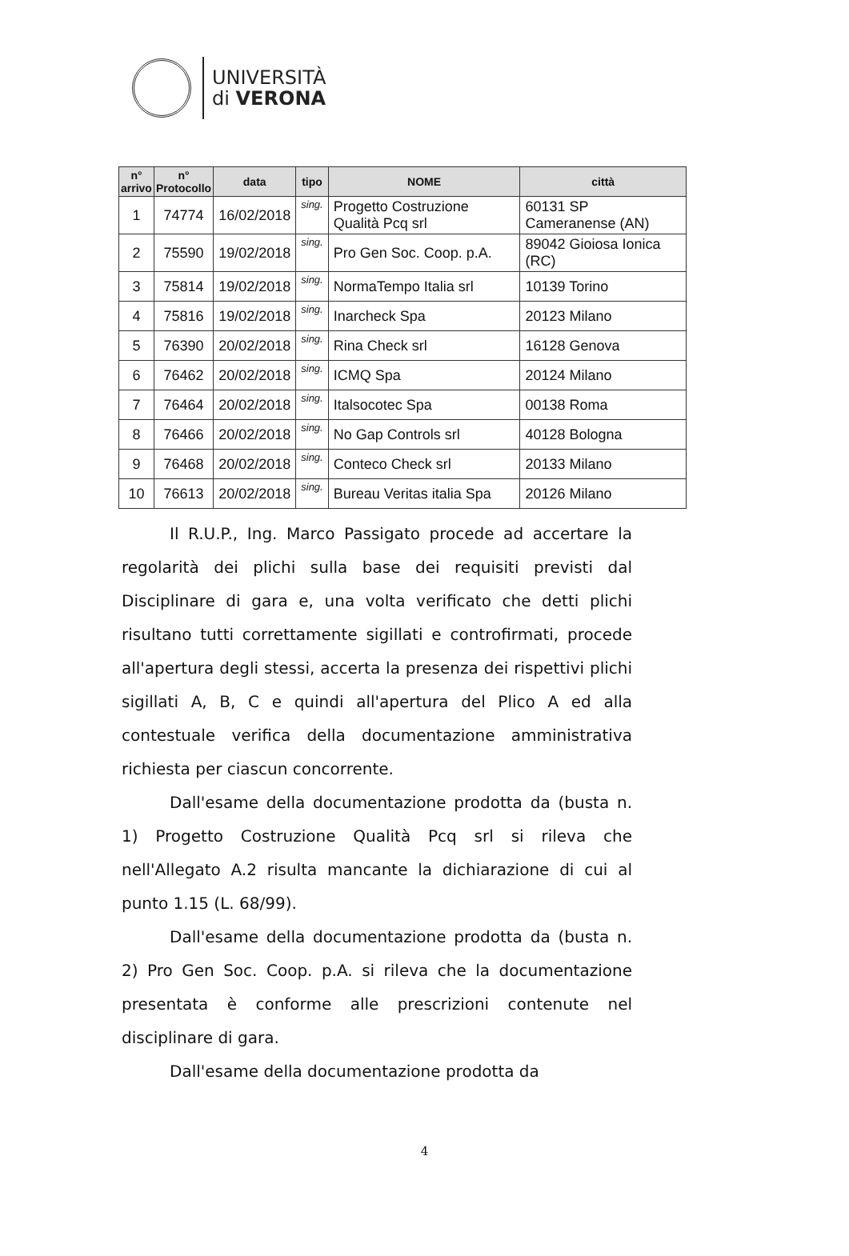UNIVERSITÀ
di VERONA
| n° arrivo | n° Protocollo | data | tipo | NOME | città |
| --- | --- | --- | --- | --- | --- |
| 1 | 74774 | 16/02/2018 | sing. | Progetto Costruzione Qualità Pcq srl | 60131 SP Cameranense (AN) |
| 2 | 75590 | 19/02/2018 | sing. | Pro Gen Soc. Coop. p.A. | 89042 Gioiosa Ionica (RC) |
| 3 | 75814 | 19/02/2018 | sing. | NormaTempo Italia srl | 10139 Torino |
| 4 | 75816 | 19/02/2018 | sing. | Inarcheck Spa | 20123 Milano |
| 5 | 76390 | 20/02/2018 | sing. | Rina Check srl | 16128 Genova |
| 6 | 76462 | 20/02/2018 | sing. | ICMQ Spa | 20124 Milano |
| 7 | 76464 | 20/02/2018 | sing. | Italsocotec Spa | 00138 Roma |
| 8 | 76466 | 20/02/2018 | sing. | No Gap Controls srl | 40128 Bologna |
| 9 | 76468 | 20/02/2018 | sing. | Conteco Check srl | 20133 Milano |
| 10 | 76613 | 20/02/2018 | sing. | Bureau Veritas italia Spa | 20126 Milano |
Il R.U.P., Ing. Marco Passigato procede ad accertare la regolarità dei plichi sulla base dei requisiti previsti dal Disciplinare di gara e, una volta verificato che detti plichi risultano tutti correttamente sigillati e controfirmati, procede all'apertura degli stessi, accerta la presenza dei rispettivi plichi sigillati A, B, C e quindi all'apertura del Plico A ed alla contestuale verifica della documentazione amministrativa richiesta per ciascun concorrente.
Dall'esame della documentazione prodotta da (busta n. 1) Progetto Costruzione Qualità Pcq srl si rileva che nell'Allegato A.2 risulta mancante la dichiarazione di cui al punto 1.15 (L. 68/99).
Dall'esame della documentazione prodotta da (busta n. 2) Pro Gen Soc. Coop. p.A. si rileva che la documentazione presentata è conforme alle prescrizioni contenute nel disciplinare di gara.
Dall'esame della documentazione prodotta da
4